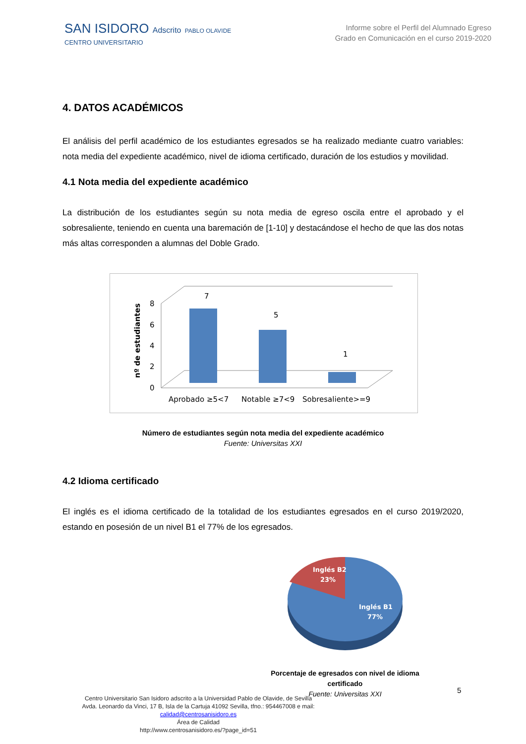SAN ISIDORO Adscrito PABLO OLAVIDE
CENTRO UNIVERSITARIO
Informe sobre el Perfil del Alumnado Egreso
Grado en Comunicación en el curso 2019-2020
4. DATOS ACADÉMICOS
El análisis del perfil académico de los estudiantes egresados se ha realizado mediante cuatro variables: nota media del expediente académico, nivel de idioma certificado, duración de los estudios y movilidad.
4.1 Nota media del expediente académico
La distribución de los estudiantes según su nota media de egreso oscila entre el aprobado y el sobresaliente, teniendo en cuenta una baremación de [1-10] y destacándose el hecho de que las dos notas más altas corresponden a alumnas del Doble Grado.
nº de estudiantes
0
2
4
6
8
7
5
1
Aprobado ≥5<7
Notable ≥7<9
Sobresaliente>=9
Número de estudiantes según nota media del expediente académico
Fuente: Universitas XXI
4.2 Idioma certificado
El inglés es el idioma certificado de la totalidad de los estudiantes egresados en el curso 2019/2020, estando en posesión de un nivel B1 el 77% de los egresados.
Inglés B2
23%
Inglés B1
77%
Porcentaje de egresados con nivel de idioma certificado
Fuente: Universitas XXI
5
Centro Universitario San Isidoro adscrito a la Universidad Pablo de Olavide, de Sevilla
Avda. Leonardo da Vinci, 17 B, Isla de la Cartuja 41092 Sevilla, tfno.: 954467008 e mail:
calidad@centrosanisidoro.es
Área de Calidad
http://www.centrosanisidoro.es/?page_id=51